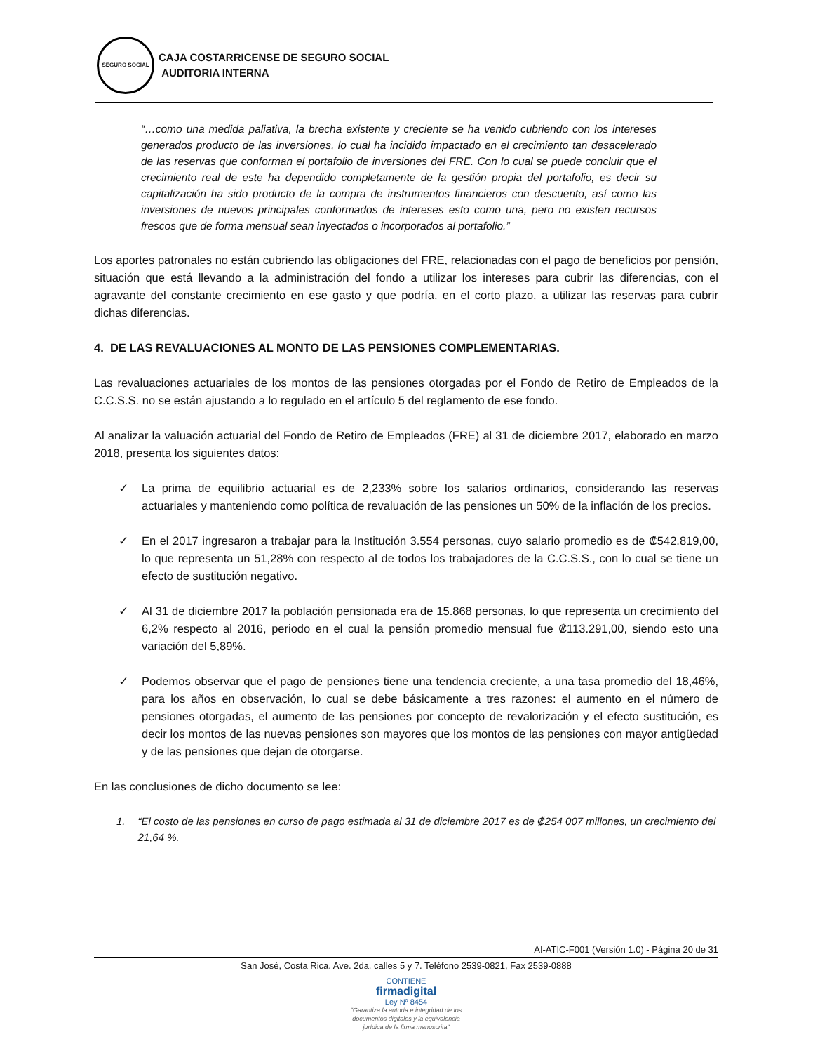SEGURO SOCIAL
CAJA COSTARRICENSE DE SEGURO SOCIAL
AUDITORIA INTERNA
“…como una medida paliativa, la brecha existente y creciente se ha venido cubriendo con los intereses generados producto de las inversiones, lo cual ha incidido impactado en el crecimiento tan desacelerado de las reservas que conforman el portafolio de inversiones del FRE. Con lo cual se puede concluir que el crecimiento real de este ha dependido completamente de la gestión propia del portafolio, es decir su capitalización ha sido producto de la compra de instrumentos financieros con descuento, así como las inversiones de nuevos principales conformados de intereses esto como una, pero no existen recursos frescos que de forma mensual sean inyectados o incorporados al portafolio.”
Los aportes patronales no están cubriendo las obligaciones del FRE, relacionadas con el pago de beneficios por pensión, situación que está llevando a la administración del fondo a utilizar los intereses para cubrir las diferencias, con el agravante del constante crecimiento en ese gasto y que podría, en el corto plazo, a utilizar las reservas para cubrir dichas diferencias.
4. DE LAS REVALUACIONES AL MONTO DE LAS PENSIONES COMPLEMENTARIAS.
Las revaluaciones actuariales de los montos de las pensiones otorgadas por el Fondo de Retiro de Empleados de la C.C.S.S. no se están ajustando a lo regulado en el artículo 5 del reglamento de ese fondo.
Al analizar la valuación actuarial del Fondo de Retiro de Empleados (FRE) al 31 de diciembre 2017, elaborado en marzo 2018, presenta los siguientes datos:
✓ La prima de equilibrio actuarial es de 2,233% sobre los salarios ordinarios, considerando las reservas actuariales y manteniendo como política de revaluación de las pensiones un 50% de la inflación de los precios.
✓ En el 2017 ingresaron a trabajar para la Institución 3.554 personas, cuyo salario promedio es de ₡542.819,00, lo que representa un 51,28% con respecto al de todos los trabajadores de la C.C.S.S., con lo cual se tiene un efecto de sustitución negativo.
✓ Al 31 de diciembre 2017 la población pensionada era de 15.868 personas, lo que representa un crecimiento del 6,2% respecto al 2016, periodo en el cual la pensión promedio mensual fue ₡113.291,00, siendo esto una variación del 5,89%.
✓ Podemos observar que el pago de pensiones tiene una tendencia creciente, a una tasa promedio del 18,46%, para los años en observación, lo cual se debe básicamente a tres razones: el aumento en el número de pensiones otorgadas, el aumento de las pensiones por concepto de revalorización y el efecto sustitución, es decir los montos de las nuevas pensiones son mayores que los montos de las pensiones con mayor antigüedad y de las pensiones que dejan de otorgarse.
En las conclusiones de dicho documento se lee:
1. “El costo de las pensiones en curso de pago estimada al 31 de diciembre 2017 es de ₡254 007 millones, un crecimiento del 21,64 %.
AI-ATIC-F001 (Versión 1.0) - Página 20 de 31
San José, Costa Rica. Ave. 2da, calles 5 y 7. Teléfono 2539-0821, Fax 2539-0888
CONTIENE
firmadigital
Ley Nº 8454
"Garantiza la autoría e integridad de los
documentos digitales y la equivalencia
jurídica de la firma manuscrita"